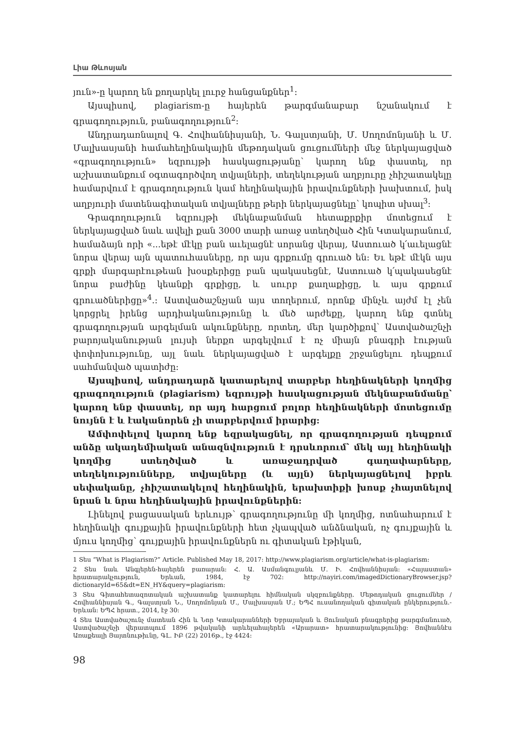Լիա Թևոսյան
յուն»-ը կարող են քողարկել լուրջ հանցանքներ<sup>1</sup>:
Այսպիսով, plagiarism-ը հայերեն թարգմանաբար նշանակում է գրագողություն, բանագողություն<sup>2</sup>:
Անդրադառնալով Գ. Հովհաննիսյանի, Ն. Գալստյանի, Մ. Սողոմոնյանի և Մ. Մալխասյանի համահեղինակային մեթոդական ցուցումների մեջ ներկայացված «գրագողություն» եզրույթի հասկացությանը՝ կարող ենք փաստել, որ աշխատանքում օգտագործվող տվյալների, տեղեկության աղբյուրը չհիշատակելը համարվում է գրագողություն կամ հեղինակային իրավունքների խախտում, իսկ աղբյուրի մատենագիտական տվյալները թերի ներկայացնելը՝ կոպիտ սխալ<sup>3</sup>:
Գրագողություն եզրույթի մեկնաբանման հետաքրքիր մոտեցում է ներկայացված նաև ավելի քան 3000 տարի առաջ ստեղծված Հին Կտակարանում, համաձայն որի «...եթէ մէկը բան աւելացնէ սորանց վերայ, Աստուած կ՛աւելացնէ նորա վերայ այն պատուհասները, որ այս գրքումը գրուած են: Եւ եթէ մէկն այս գրքի մարգարէութեան խօսքերիցը բան պակասեցնէ, Աստուած կ՛պակասեցնէ նորա բաժինը կեանքի գրքիցը, և սուրբ քաղաքիցը, և այս գրքում գրուածներիցը»<sup>4</sup>.: Աստվածաշնչյան այս տողերում, որոնք մինչև այժմ էլ չեն կորցրել իրենց արդիականությունը և մեծ արժեքը, կարող ենք գտնել գրագողության արգելման ակունքները, որտեղ, մեր կարծիքով՝ Աստվածաշնչի բարոյականության լույսի ներքո արգելվում է ոչ միայն բնագրի էության փոփոխությունը, այլ նաև ներկայացված է արգելքը շրջանցելու դեպքում սահմանված պատիժը:
Այսպիսով, անդրադարձ կատարելով տարբեր հեղինակների կողմից գրագողություն (plagiarism) եզրույթի հասկացության մեկնաբանմանը՝ կարող ենք փաստել, որ այդ հարցում բոլոր հեղինակների մոտեցումը նույնն է և էականորեն չի տարբերվում իրարից:
Ամփոփելով կարող ենք եզրակացնել, որ գրագողության դեպքում անձը ակադեմիական անազնվություն է դրսևորում՝ մեկ այլ հեղինակի կողմից ստեղծված և առաջադրված գաղափարները, տեղեկությունները, տվյալները (և այլն) ներկայացնելով իբրև սեփականը, չհիշատակելով հեղինակին, երախտիքի խոսք չհայտնելով նրան և նրա հեղինակային իրավունքներին:
Լինելով բացասական երևույթ՝ գրագողությունը մի կողմից, ոտնահարում է հեղինակի գույքային իրավունքների հետ չկապված անձնական, ոչ գույքային և մյուս կողմից՝ գույքային իրավունքներն ու գիտական էթիկան,
1 Տես “What is Plagiarism?” Article. Published May 18, 2017: http://www.plagiarism.org/article/what-is-plagiarism:
2 Տես նաև Անգլերեն-հայերեն բառարան: Հ. Ա. Ասմանգուլյանև Մ. Ի. Հովհաննիսյան: «Հայաստան» հրատարակչություն, Երևան, 1984, էջ 702: http://nayiri.com/imagedDictionaryBrowser.jsp?dictionaryId=65&dt=EN_HY&query=plagiarism:
3 Տես Գիտահետազոտական աշխատանք կատարելու հիմնական սկզբունքները. Մեթոդական ցուցումներ /Հովհաննիսյան Գ., Գալստյան Ն., Սողոմոնյան Մ., Մալխասյան Մ.; ԵՊՀ ուսանողական գիտական ընկերություն.-Երևան: ԵՊՀ հրատ., 2014, էջ 30:
4 Տես Աստվածաշունչ մատեան Հին և Նոր Կտակարանների Եբրայական և Յունական բնագրերից թարգմանուած, Աստվածաշնչի վերատպում 1896 թվականի արևելահայերեն «Արարատ» հրատարակությունից: Յովհաննէս Առաքեալի Յայտնութիւնը, ԳԼ. ԻԲ (22) 2016թ., էջ 4424:
98